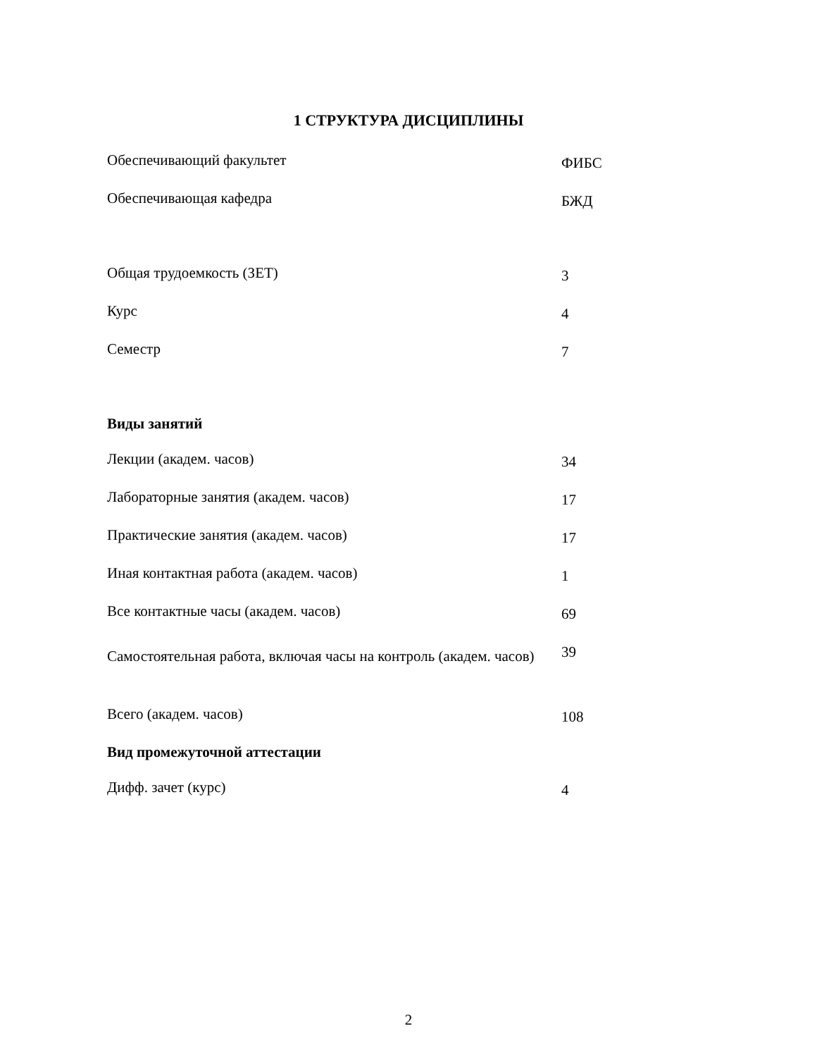1 СТРУКТУРА ДИСЦИПЛИНЫ
| Обеспечивающий факультет | ФИБС |
| Обеспечивающая кафедра | БЖД |
| Общая трудоемкость (ЗЕТ) | 3 |
| Курс | 4 |
| Семестр | 7 |
| Виды занятий | |
| Лекции (академ. часов) | 34 |
| Лабораторные занятия (академ. часов) | 17 |
| Практические занятия (академ. часов) | 17 |
| Иная контактная работа (академ. часов) | 1 |
| Все контактные часы (академ. часов) | 69 |
| Самостоятельная работа, включая часы на контроль (академ. часов) | 39 |
| Всего (академ. часов) | 108 |
| Вид промежуточной аттестации | |
| Дифф. зачет (курс) | 4 |
2